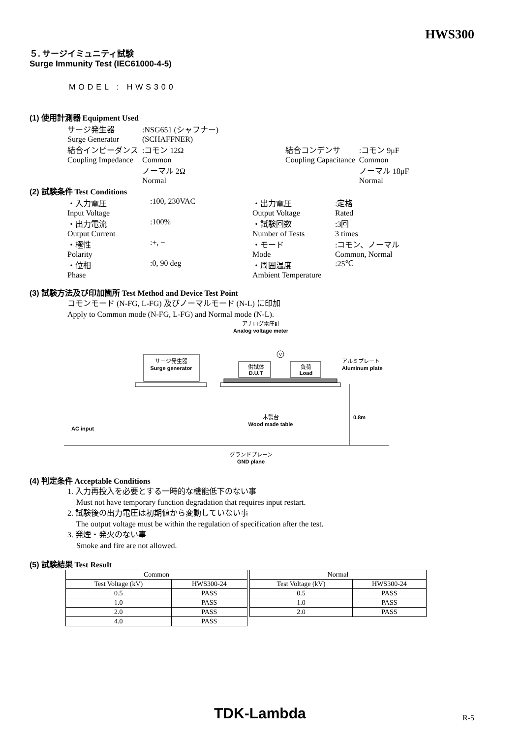HWS300
５. サージイミュニティ試験
Surge Immunity Test (IEC61000-4-5)
MODEL : HWS300
(1) 使用計測器 Equipment Used
| サージ発生器 Surge Generator | :NSG651 (シャフナー) (SCHAFFNER) | | | |
| 結合インピーダンス Coupling Impedance | :コモン 12Ω Common | | 結合コンデンサ Coupling Capacitance | :コモン 9μF Common |
| | ノーマル 2Ω Normal | | | ノーマル 18μF Normal |
(2) 試験条件 Test Conditions
| ・入力電圧 Input Voltage | :100, 230VAC | ・出力電圧 Output Voltage | :定格 Rated |
| ・出力電流 Output Current | :100% | ・試験回数 Number of Tests | :3回 3 times |
| ・極性 Polarity | :+, − | ・モード Mode | :コモン、ノーマル Common, Normal |
| ・位相 Phase | :0, 90 deg | ・周囲温度 Ambient Temperature | :25℃ |
(3) 試験方法及び印加箇所 Test Method and Device Test Point
コモンモード (N-FG, L-FG) 及びノーマルモード (N-L) に印加
Apply to Common mode (N-FG, L-FG) and Normal mode (N-L).
アナログ電圧計
Analog voltage meter
V
サージ発生器
Surge generator
供試体
D.U.T
負荷
Load
アルミプレート
Aluminum plate
木製台
Wood made table
0.8m
AC input
グランドプレーン
GND plane
(4) 判定条件 Acceptable Conditions
1. 入力再投入を必要とする一時的な機能低下のない事
Must not have temporary function degradation that requires input restart.
2. 試験後の出力電圧は初期値から変動していない事
The output voltage must be within the regulation of specification after the test.
3. 発煙・発火のない事
Smoke and fire are not allowed.
(5) 試験結果 Test Result
| Common | |
| --- | --- |
| Test Voltage (kV) | HWS300-24 |
| 0.5 | PASS |
| 1.0 | PASS |
| 2.0 | PASS |
| 4.0 | PASS |
| Normal | |
| --- | --- |
| Test Voltage (kV) | HWS300-24 |
| 0.5 | PASS |
| 1.0 | PASS |
| 2.0 | PASS |
TDK-Lambda R-5